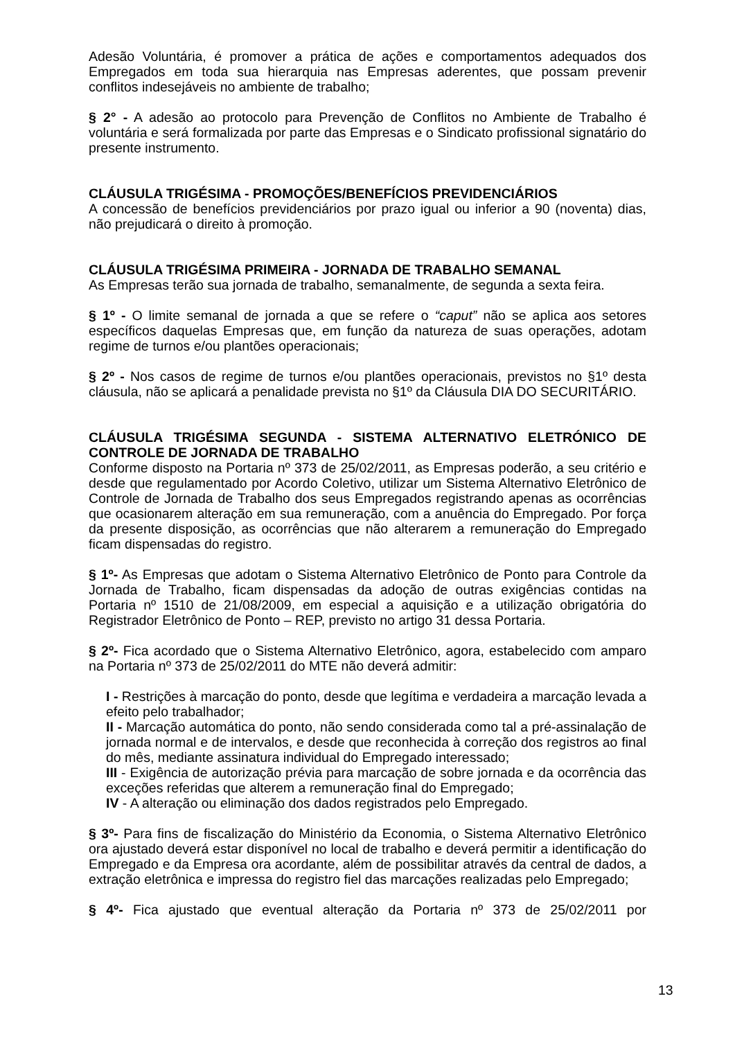Adesão Voluntária, é promover a prática de ações e comportamentos adequados dos Empregados em toda sua hierarquia nas Empresas aderentes, que possam prevenir conflitos indesejáveis no ambiente de trabalho;
§ 2° - A adesão ao protocolo para Prevenção de Conflitos no Ambiente de Trabalho é voluntária e será formalizada por parte das Empresas e o Sindicato profissional signatário do presente instrumento.
CLÁUSULA TRIGÉSIMA - PROMOÇÕES/BENEFÍCIOS PREVIDENCIÁRIOS
A concessão de benefícios previdenciários por prazo igual ou inferior a 90 (noventa) dias, não prejudicará o direito à promoção.
CLÁUSULA TRIGÉSIMA PRIMEIRA - JORNADA DE TRABALHO SEMANAL
As Empresas terão sua jornada de trabalho, semanalmente, de segunda a sexta feira.
§ 1º - O limite semanal de jornada a que se refere o “caput” não se aplica aos setores específicos daquelas Empresas que, em função da natureza de suas operações, adotam regime de turnos e/ou plantões operacionais;
§ 2º - Nos casos de regime de turnos e/ou plantões operacionais, previstos no §1º desta cláusula, não se aplicará a penalidade prevista no §1º da Cláusula DIA DO SECURITÁRIO.
CLÁUSULA TRIGÉSIMA SEGUNDA - SISTEMA ALTERNATIVO ELETRÓNICO DE CONTROLE DE JORNADA DE TRABALHO
Conforme disposto na Portaria nº 373 de 25/02/2011, as Empresas poderão, a seu critério e desde que regulamentado por Acordo Coletivo, utilizar um Sistema Alternativo Eletrônico de Controle de Jornada de Trabalho dos seus Empregados registrando apenas as ocorrências que ocasionarem alteração em sua remuneração, com a anuência do Empregado. Por força da presente disposição, as ocorrências que não alterarem a remuneração do Empregado ficam dispensadas do registro.
§ 1º- As Empresas que adotam o Sistema Alternativo Eletrônico de Ponto para Controle da Jornada de Trabalho, ficam dispensadas da adoção de outras exigências contidas na Portaria nº 1510 de 21/08/2009, em especial a aquisição e a utilização obrigatória do Registrador Eletrônico de Ponto – REP, previsto no artigo 31 dessa Portaria.
§ 2º- Fica acordado que o Sistema Alternativo Eletrônico, agora, estabelecido com amparo na Portaria nº 373 de 25/02/2011 do MTE não deverá admitir:
I - Restrições à marcação do ponto, desde que legítima e verdadeira a marcação levada a efeito pelo trabalhador;
II - Marcação automática do ponto, não sendo considerada como tal a pré-assinalação de jornada normal e de intervalos, e desde que reconhecida à correção dos registros ao final do mês, mediante assinatura individual do Empregado interessado;
III - Exigência de autorização prévia para marcação de sobre jornada e da ocorrência das exceções referidas que alterem a remuneração final do Empregado;
IV - A alteração ou eliminação dos dados registrados pelo Empregado.
§ 3º- Para fins de fiscalização do Ministério da Economia, o Sistema Alternativo Eletrônico ora ajustado deverá estar disponível no local de trabalho e deverá permitir a identificação do Empregado e da Empresa ora acordante, além de possibilitar através da central de dados, a extração eletrônica e impressa do registro fiel das marcações realizadas pelo Empregado;
§ 4º- Fica ajustado que eventual alteração da Portaria nº 373 de 25/02/2011 por
13